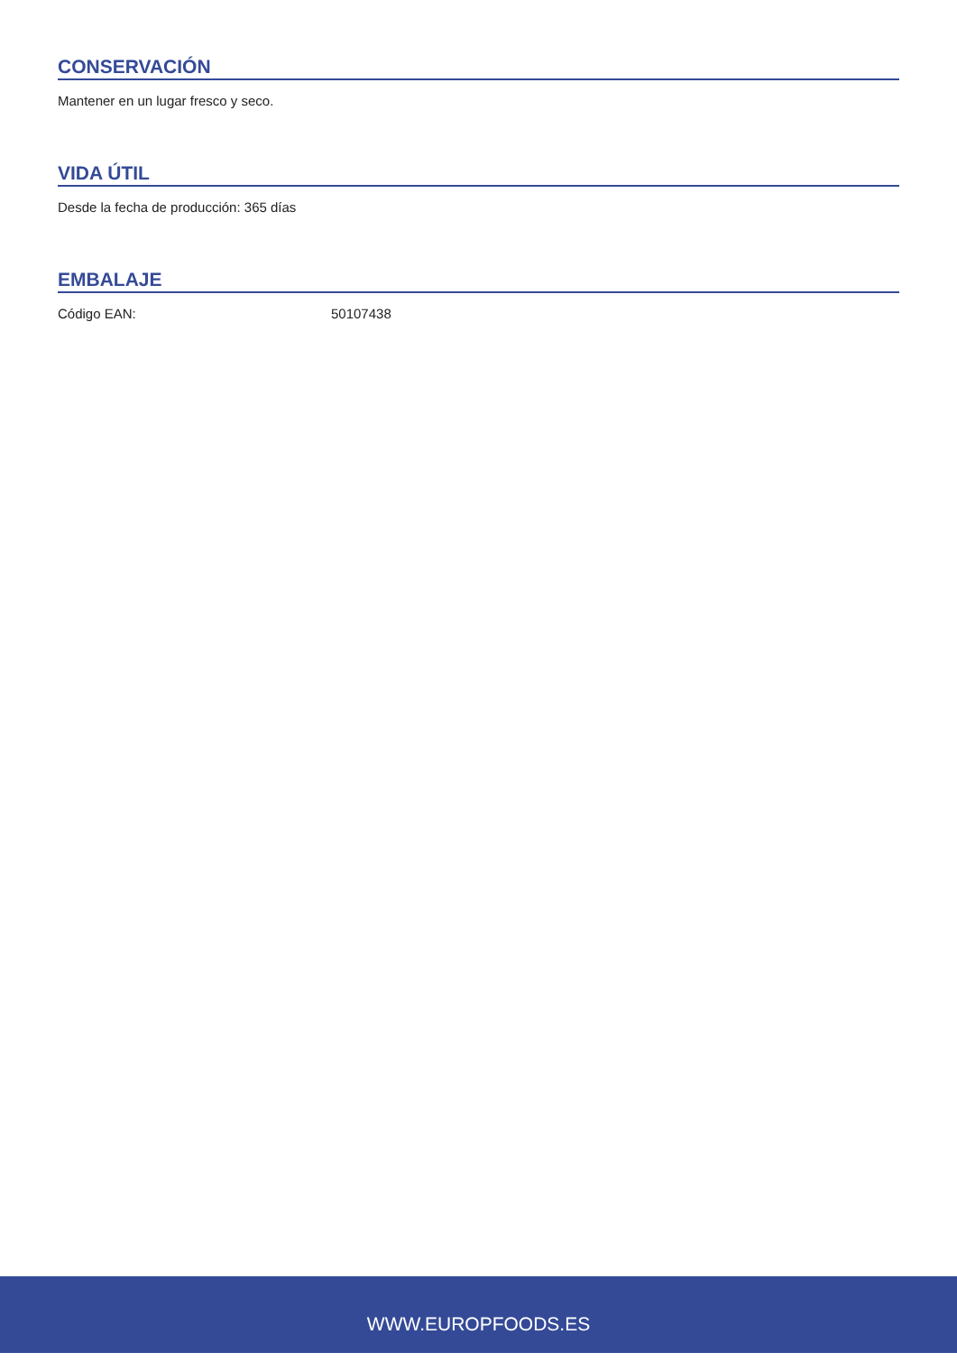CONSERVACIÓN
Mantener en un lugar fresco y seco.
VIDA ÚTIL
Desde la fecha de producción: 365 días
EMBALAJE
Código EAN: 50107438
WWW.EUROPFOODS.ES